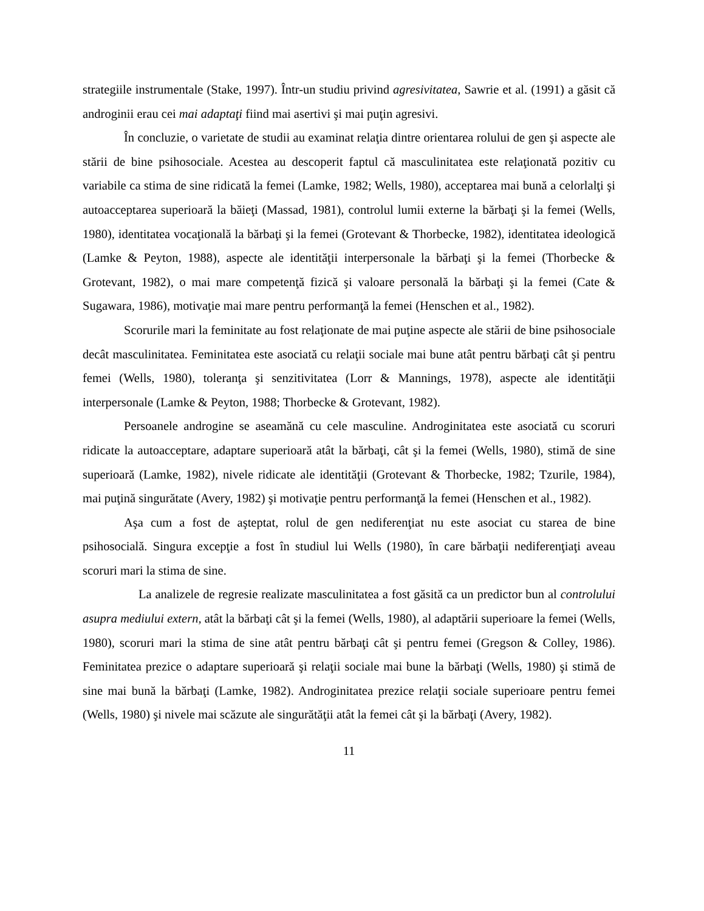strategiile instrumentale (Stake, 1997). Într-un studiu privind agresivitatea, Sawrie et al. (1991) a găsit că androginii erau cei mai adaptaţi fiind mai asertivi şi mai puţin agresivi.
În concluzie, o varietate de studii au examinat relaţia dintre orientarea rolului de gen şi aspecte ale stării de bine psihosociale. Acestea au descoperit faptul că masculinitatea este relaţionată pozitiv cu variabile ca stima de sine ridicată la femei (Lamke, 1982; Wells, 1980), acceptarea mai bună a celorlalţi şi autoacceptarea superioară la băieţi (Massad, 1981), controlul lumii externe la bărbaţi şi la femei (Wells, 1980), identitatea vocaţională la bărbaţi şi la femei (Grotevant & Thorbecke, 1982), identitatea ideologică (Lamke & Peyton, 1988), aspecte ale identităţii interpersonale la bărbaţi şi la femei (Thorbecke & Grotevant, 1982), o mai mare competenţă fizică şi valoare personală la bărbaţi şi la femei (Cate & Sugawara, 1986), motivaţie mai mare pentru performanţă la femei (Henschen et al., 1982).
Scorurile mari la feminitate au fost relaţionate de mai puţine aspecte ale stării de bine psihosociale decât masculinitatea. Feminitatea este asociată cu relaţii sociale mai bune atât pentru bărbaţi cât şi pentru femei (Wells, 1980), toleranţa şi senzitivitatea (Lorr & Mannings, 1978), aspecte ale identităţii interpersonale (Lamke & Peyton, 1988; Thorbecke & Grotevant, 1982).
Persoanele androgine se aseamănă cu cele masculine. Androginitatea este asociată cu scoruri ridicate la autoacceptare, adaptare superioară atât la bărbaţi, cât şi la femei (Wells, 1980), stimă de sine superioară (Lamke, 1982), nivele ridicate ale identităţii (Grotevant & Thorbecke, 1982; Tzurile, 1984), mai puţină singurătate (Avery, 1982) şi motivaţie pentru performanţă la femei (Henschen et al., 1982).
Aşa cum a fost de aşteptat, rolul de gen nediferenţiat nu este asociat cu starea de bine psihosocială. Singura excepţie a fost în studiul lui Wells (1980), în care bărbaţii nediferenţiaţi aveau scoruri mari la stima de sine.
La analizele de regresie realizate masculinitatea a fost găsită ca un predictor bun al controlului asupra mediului extern, atât la bărbaţi cât şi la femei (Wells, 1980), al adaptării superioare la femei (Wells, 1980), scoruri mari la stima de sine atât pentru bărbaţi cât şi pentru femei (Gregson & Colley, 1986). Feminitatea prezice o adaptare superioară şi relaţii sociale mai bune la bărbaţi (Wells, 1980) şi stimă de sine mai bună la bărbaţi (Lamke, 1982). Androginitatea prezice relaţii sociale superioare pentru femei (Wells, 1980) şi nivele mai scăzute ale singurătăţii atât la femei cât şi la bărbaţi (Avery, 1982).
11